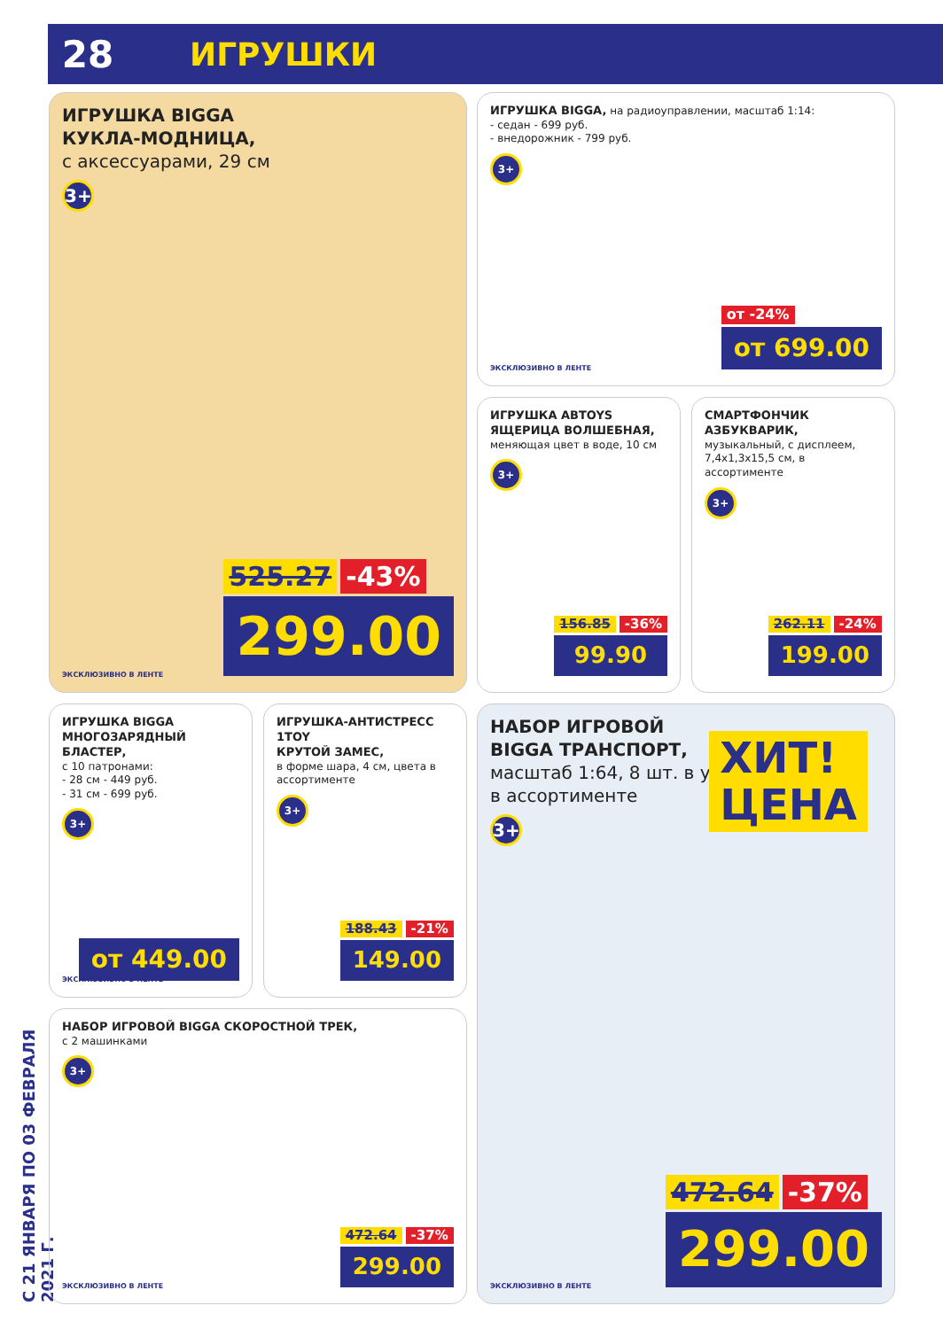28
ИГРУШКИ
С 21 ЯНВАРЯ ПО 03 ФЕВРАЛЯ 2021 Г.
ИГРУШКА BIGGA
КУКЛА-МОДНИЦА,
с аксессуарами, 29 см
3+
525.27 -43%
299.00
ЭКСКЛЮЗИВНО В ЛЕНТЕ
ИГРУШКА BIGGA, на радиоуправлении, масштаб 1:14:
- седан - 699 руб.
- внедорожник - 799 руб.
3+
от -24%
от 699.00
ЭКСКЛЮЗИВНО В ЛЕНТЕ
ИГРУШКА ABTOYS
ЯЩЕРИЦА ВОЛШЕБНАЯ,
меняющая цвет в воде, 10 см
3+
156.85 -36%
99.90
СМАРТФОНЧИК АЗБУКВАРИК,
музыкальный, с дисплеем,
7,4x1,3x15,5 см, в ассортименте
3+
262.11 -24%
199.00
ИГРУШКА BIGGA
МНОГОЗАРЯДНЫЙ БЛАСТЕР,
с 10 патронами:
- 28 см - 449 руб.
- 31 см - 699 руб.
3+
от 449.00 ЭКСКЛЮЗИВНО В ЛЕНТЕ
ИГРУШКА-АНТИСТРЕСС 1TOY
КРУТОЙ ЗАМЕС,
в форме шара, 4 см, цвета в ассортименте
3+
188.43 -21%
149.00
НАБОР ИГРОВОЙ BIGGA СКОРОСТНОЙ ТРЕК,
с 2 машинками
3+
472.64 -37%
299.00
ЭКСКЛЮЗИВНО В ЛЕНТЕ
НАБОР ИГРОВОЙ
BIGGA ТРАНСПОРТ,
масштаб 1:64, 8 шт. в уп.,
в ассортименте
3+
ХИТ!
ЦЕНА
472.64 -37%
299.00
ЭКСКЛЮЗИВНО В ЛЕНТЕ